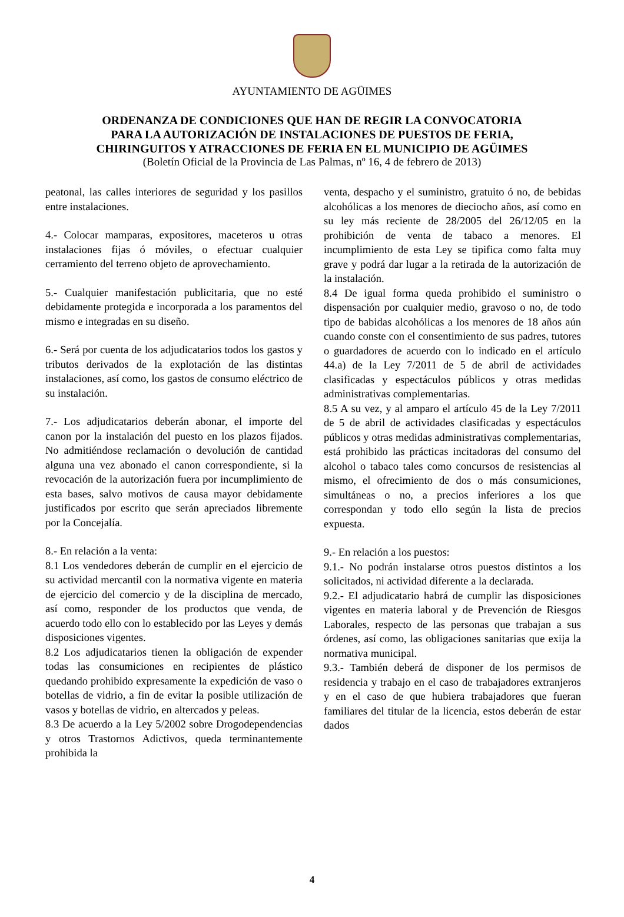AYUNTAMIENTO DE AGÜIMES
ORDENANZA DE CONDICIONES QUE HAN DE REGIR LA CONVOCATORIA
PARA LA AUTORIZACIÓN DE INSTALACIONES DE PUESTOS DE FERIA,
CHIRINGUITOS Y ATRACCIONES DE FERIA EN EL MUNICIPIO DE AGÜIMES
(Boletín Oficial de la Provincia de Las Palmas, nº 16, 4 de febrero de 2013)
peatonal, las calles interiores de seguridad y los pasillos entre instalaciones.
4.- Colocar mamparas, expositores, maceteros u otras instalaciones fijas ó móviles, o efectuar cualquier cerramiento del terreno objeto de aprovechamiento.
5.- Cualquier manifestación publicitaria, que no esté debidamente protegida e incorporada a los paramentos del mismo e integradas en su diseño.
6.- Será por cuenta de los adjudicatarios todos los gastos y tributos derivados de la explotación de las distintas instalaciones, así como, los gastos de consumo eléctrico de su instalación.
7.- Los adjudicatarios deberán abonar, el importe del canon por la instalación del puesto en los plazos fijados. No admitiéndose reclamación o devolución de cantidad alguna una vez abonado el canon correspondiente, si la revocación de la autorización fuera por incumplimiento de esta bases, salvo motivos de causa mayor debidamente justificados por escrito que serán apreciados libremente por la Concejalía.
8.- En relación a la venta:
8.1 Los vendedores deberán de cumplir en el ejercicio de su actividad mercantil con la normativa vigente en materia de ejercicio del comercio y de la disciplina de mercado, así como, responder de los productos que venda, de acuerdo todo ello con lo establecido por las Leyes y demás disposiciones vigentes.
8.2 Los adjudicatarios tienen la obligación de expender todas las consumiciones en recipientes de plástico quedando prohibido expresamente la expedición de vaso o botellas de vidrio, a fin de evitar la posible utilización de vasos y botellas de vidrio, en altercados y peleas.
8.3 De acuerdo a la Ley 5/2002 sobre Drogodependencias y otros Trastornos Adictivos, queda terminantemente prohibida la
venta, despacho y el suministro, gratuito ó no, de bebidas alcohólicas a los menores de dieciocho años, así como en su ley más reciente de 28/2005 del 26/12/05 en la prohibición de venta de tabaco a menores. El incumplimiento de esta Ley se tipifica como falta muy grave y podrá dar lugar a la retirada de la autorización de la instalación.
8.4 De igual forma queda prohibido el suministro o dispensación por cualquier medio, gravoso o no, de todo tipo de babidas alcohólicas a los menores de 18 años aún cuando conste con el consentimiento de sus padres, tutores o guardadores de acuerdo con lo indicado en el artículo 44.a) de la Ley 7/2011 de 5 de abril de actividades clasificadas y espectáculos públicos y otras medidas administrativas complementarias.
8.5 A su vez, y al amparo el artículo 45 de la Ley 7/2011 de 5 de abril de actividades clasificadas y espectáculos públicos y otras medidas administrativas complementarias, está prohibido las prácticas incitadoras del consumo del alcohol o tabaco tales como concursos de resistencias al mismo, el ofrecimiento de dos o más consumiciones, simultáneas o no, a precios inferiores a los que correspondan y todo ello según la lista de precios expuesta.
9.- En relación a los puestos:
9.1.- No podrán instalarse otros puestos distintos a los solicitados, ni actividad diferente a la declarada.
9.2.- El adjudicatario habrá de cumplir las disposiciones vigentes en materia laboral y de Prevención de Riesgos Laborales, respecto de las personas que trabajan a sus órdenes, así como, las obligaciones sanitarias que exija la normativa municipal.
9.3.- También deberá de disponer de los permisos de residencia y trabajo en el caso de trabajadores extranjeros y en el caso de que hubiera trabajadores que fueran familiares del titular de la licencia, estos deberán de estar dados
4